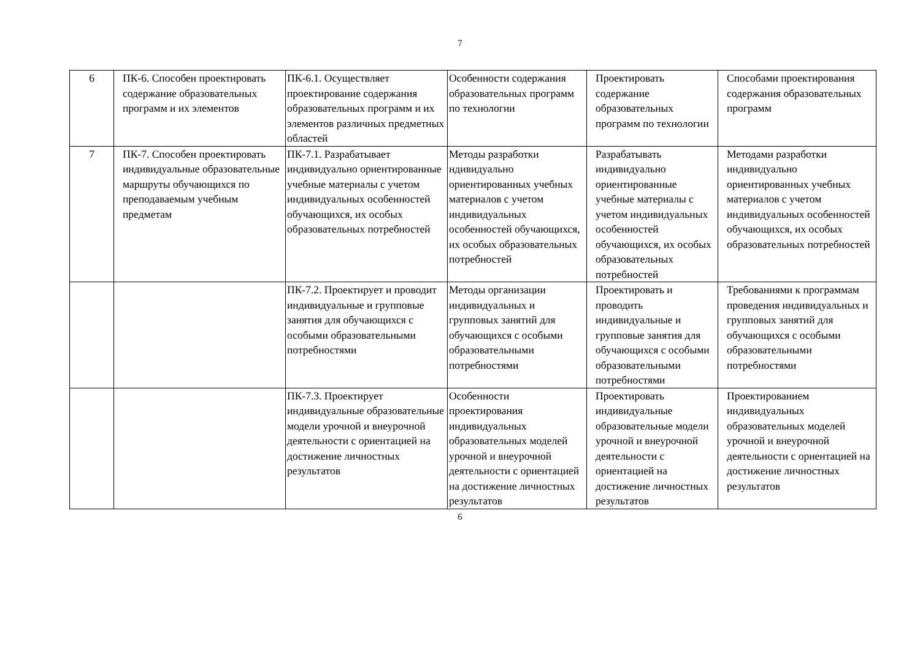7
| 6 | ПК-6. Способен проектировать содержание образовательных программ и их элементов | ПК-6.1. Осуществляет проектирование содержания образовательных программ и их элементов различных предметных областей | Особенности содержания образовательных программ по технологии | Проектировать содержание образовательных программ по технологии | Способами проектирования содержания образовательных программ |
| 7 | ПК-7. Способен проектировать индивидуальные образовательные маршруты обучающихся по преподаваемым учебным предметам | ПК-7.1. Разрабатывает индивидуально ориентированные учебные материалы с учетом индивидуальных особенностей обучающихся, их особых образовательных потребностей | Методы разработки ндивидуально ориентированных учебных материалов с учетом индивидуальных особенностей обучающихся, их особых образовательных потребностей | Разрабатывать индивидуально ориентированные учебные материалы с учетом индивидуальных особенностей обучающихся, их особых образовательных потребностей | Методами разработки индивидуально ориентированных учебных материалов с учетом индивидуальных особенностей обучающихся, их особых образовательных потребностей |
| | | ПК-7.2. Проектирует и проводит индивидуальные и групповые занятия для обучающихся с особыми образовательными потребностями | Методы организации индивидуальных и групповых занятий для обучающихся с особыми образовательными потребностями | Проектировать и проводить индивидуальные и групповые занятия для обучающихся с особыми образовательными потребностями | Требованиями к программам проведения индивидуальных и групповых занятий для обучающихся с особыми образовательными потребностями |
| | | ПК-7.3. Проектирует индивидуальные образовательные модели урочной и внеурочной деятельности с ориентацией на достижение личностных результатов | Особенности проектирования индивидуальных образовательных моделей урочной и внеурочной деятельности с ориентацией на достижение личностных результатов | Проектировать индивидуальные образовательные модели урочной и внеурочной деятельности с ориентацией на достижение личностных результатов | Проектированием индивидуальных образовательных моделей урочной и внеурочной деятельности с ориентацией на достижение личностных результатов |
6